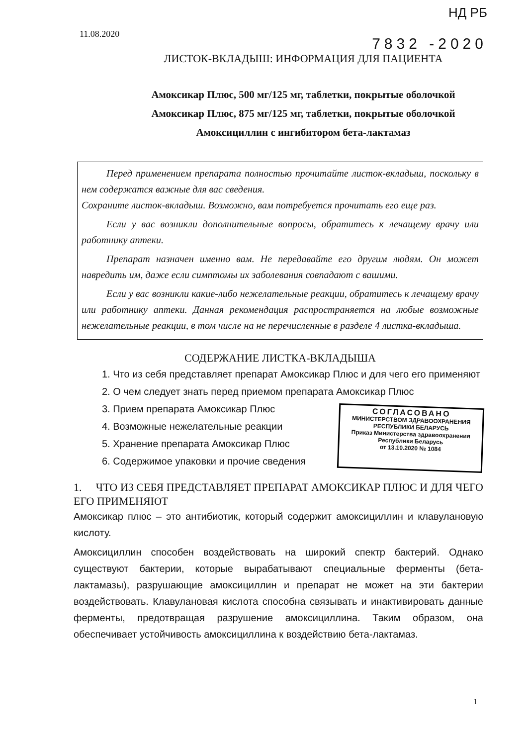11.08.2020
НД РБ
7832 -2020
ЛИСТОК-ВКЛАДЫШ: ИНФОРМАЦИЯ ДЛЯ ПАЦИЕНТА
Амоксикар Плюс, 500 мг/125 мг, таблетки, покрытые оболочкой
Амоксикар Плюс, 875 мг/125 мг, таблетки, покрытые оболочкой
Амоксициллин с ингибитором бета-лактамаз
Перед применением препарата полностью прочитайте листок-вкладыш, поскольку в нем содержатся важные для вас сведения.
Сохраните листок-вкладыш. Возможно, вам потребуется прочитать его еще раз.
Если у вас возникли дополнительные вопросы, обратитесь к лечащему врачу или работнику аптеки.
Препарат назначен именно вам. Не передавайте его другим людям. Он может навредить им, даже если симптомы их заболевания совпадают с вашими.
Если у вас возникли какие-либо нежелательные реакции, обратитесь к лечащему врачу или работнику аптеки. Данная рекомендация распространяется на любые возможные нежелательные реакции, в том числе на не перечисленные в разделе 4 листка-вкладыша.
СОДЕРЖАНИЕ ЛИСТКА-ВКЛАДЫША
1. Что из себя представляет препарат Амоксикар Плюс и для чего его применяют
2. О чем следует знать перед приемом препарата Амоксикар Плюс
3. Прием препарата Амоксикар Плюс
4. Возможные нежелательные реакции
5. Хранение препарата Амоксикар Плюс
6. Содержимое упаковки и прочие сведения
СОГЛАСОВАНО
МИНИСТЕРСТВОМ ЗДРАВООХРАНЕНИЯ
РЕСПУБЛИКИ БЕЛАРУСЬ
Приказ Министерства здравоохранения
Республики Беларусь
от 13.10.2020 № 1084
1. ЧТО ИЗ СЕБЯ ПРЕДСТАВЛЯЕТ ПРЕПАРАТ АМОКСИКАР ПЛЮС И ДЛЯ ЧЕГО ЕГО ПРИМЕНЯЮТ
Амоксикар плюс – это антибиотик, который содержит амоксициллин и клавулановую кислоту.
Амоксициллин способен воздействовать на широкий спектр бактерий. Однако существуют бактерии, которые вырабатывают специальные ферменты (бета-лактамазы), разрушающие амоксициллин и препарат не может на эти бактерии воздействовать. Клавулановая кислота способна связывать и инактивировать данные ферменты, предотвращая разрушение амоксициллина. Таким образом, она обеспечивает устойчивость амоксициллина к воздействию бета-лактамаз.
1